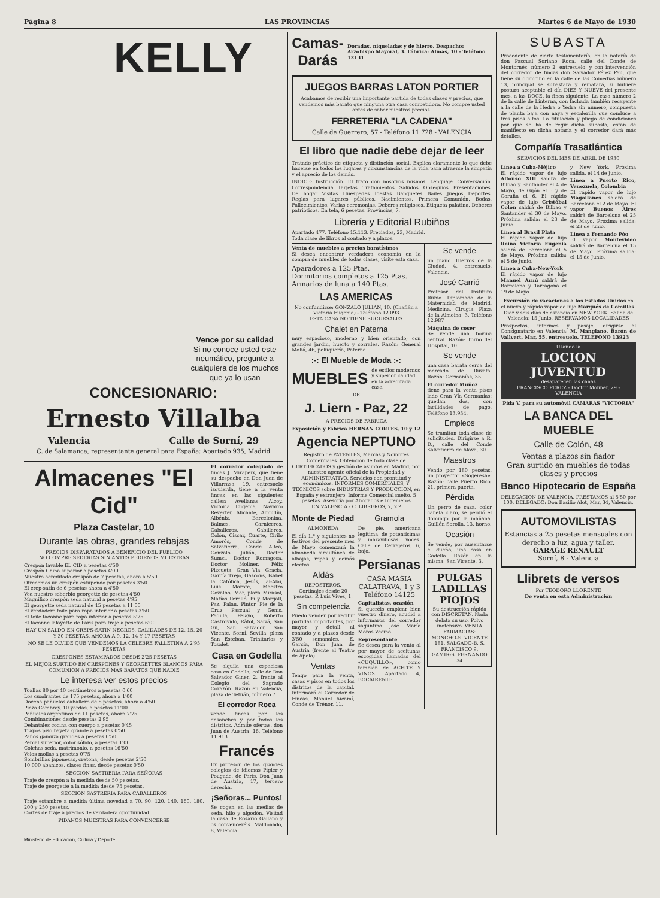Página 8 LAS PROVINCIAS Martes 6 de Mayo de 1930
KELLY
Vence por su calidad
Si no conoce usted este neumático, pregunte a cualquiera de los muchos que ya lo usan
CONCESIONARIO:
Ernesto Villalba
Valencia Calle de Sorní, 29
C. de Salamanca, representante general para España: Apartado 935, Madrid
Almacenes "El Cid"
Plaza Castelar, 10
Durante las obras, grandes rebajas
PRECIOS DISPARATADOS A BENEFICIO DEL PUBLICO
NO COMPRE SEDERIAS SIN ANTES PEDIRNOS MUESTRAS
Crespón lavable EL CID a pesetas 4'50
Crespón China superior a pesetas 4'00
Nuestro acreditado crespón de 7 pesetas, ahora a 5'50
Ofrecemos un crespón estupendo por pesetas 3'50
El crep-satín de 6 pesetas ahora a 4'50
Vea nuestro soberbio georgette de pesetas 4'50
Magnífico crespón seda natural a pesetas 4'95
El georgette seda natural de 15 pesetas a 11'00
El verdadero toile para ropa interior a pesetas 3'50
El toile faconne para ropa interior a pesetas 5'75
El faconne lafayette de Paris para traje a pesetas 6'00
HAY UN SALDO EN CREPS-SATIN NEGROS, CALIDADES DE 12, 15, 20 Y 30 PESETAS, AHORA A 9, 12, 14 Y 17 PESETAS
NO SE LE OLVIDE QUE VENDEMOS LA CELEBRE FALLETINA A 2'95 PESETAS
CRESPONES ESTAMPADOS DESDE 2'25 PESETAS
EL MEJOR SURTIDO EN CRESPONES Y GEORGETTES BLANCOS PARA COMUNION A PRECIOS MAS BARATOS QUE NADIE
Le interesa ver estos precios
Toallas 80 por 40 centímetros a pesetas 0'60
Los cuadrantes de 175 pesetas, ahora a 1'00
Docena pañuelos caballero de 6 pesetas, ahora a 4'50
Pieza Cambray, 10 yardas, a pesetas 11'00
Pañuelos argentinos de 11 pesetas, ahora 7'75
Combinaciones desde pesetas 2'95
Delantales cocina con cuerpo a pesetas 0'45
Trapos piso bayeta grande a pesetas 0'50
Paños gamuza grandes a pesetas 0'50
Percal superior, color sólido, a pesetas 1'00
Colchas seda, matrimonio, a pesetas 16'50
Velos mollas a pesetas 0'75
Sombrillas japonesas, cretona, desde pesetas 2'50
10.000 abanicos, clases finas, desde pesetas 0'50
SECCION SASTRERIA PARA SEÑORAS
Traje de crespón a la medida desde 50 pesetas.
Traje de georgette a la medida desde 75 pesetas.
SECCION SASTRERIA PARA CABALLEROS
Traje estambre a medida última novedad a 70, 90, 120, 140, 160, 180, 200 y 250 pesetas.
Cortes de traje a precios de verdadera oportunidad.
PIDANOS MUESTRAS PARA CONVENCERSE
El corredor colegiado de fincas J. Mirapeix, que tiene su despacho en Don Juan de Villarrasa, 19, entresuelo izquierda, tiene a la venta fincas en las siguientes calles: Avellanas, Alcoy, Victoria Eugenia, Navarro Reverter, Alicante, Almudín, Albéniz, Barcelonina, Balmes, Carniceros, Caballeros, Cabilleros, Colón, Ciscar, Cuarte, Cirilo Amorós, Conde de Salvatierra, Conde Altea, Gonzalo Julián, Doctor Sumsi, Doctor Romagosa, Doctor Moliner, Félix Pizcueta, Gran Vía, Gracia, García Trejo, Gascons, Isabel la Católica, Jesús, Jai-Alai, Luis Morote, Maestro Gozalbo, Mar, plaza Mirasol, Matías Perelló, Pi y Margall, Paz, Palau, Pintor, Pie de la Cruz, Pascual y Genís, Padilla, Pelayo, Roberto Castrovido, Ràfol, Salvá, San Gil, San Salvador, San Vicente, Sorní, Sevilla, plaza San Esteban, Trinitarios y Tosalet.
Casa en Godella
Se alquila una espaciosa casa en Godella, calle de Don Salvador Giner, 2, frente al Colegio del Sagrado Corazón. Razón en Valencia, plaza de Tetuán, número 7.
El corredor Roca
vende fincas por los ensanches y por todos los distritos. Admite ofertas, don Juan de Austria, 16, Teléfono 11.913.
Francés
Ex profesor de los grandes colegios de idiomas Pigier y Pougade, de París. Don Juan de Austria, 17, tercero derecha.
¡Señoras... Puntos!
Se cogen en las medias de seda, hilo y algodón. Visitad la casa de Rosario Gallano y os convenceréis. Maldonado, 8, Valencia.
Camas-Darás
Doradas, niqueladas y de hierro. Despacho: Arzobispo Mayoral, 3. Fábrica: Almas, 10 - Teléfono 12131
JUEGOS BARRAS LATON PORTIER
Acabamos de recibir una importante partida de todas clases y precios, que vendemos más barato que ninguna otra casa competidora. No compre usted antes de saber nuestros precios.
FERRETERIA "LA CADENA"
Calle de Guerrero, 57 - Teléfono 11.728 - VALENCIA
El libro que nadie debe dejar de leer
Tratado práctico de etiqueta y distinción social. Explica claramente lo que debe hacerse en todos los lugares y circunstancias de la vida para atraerse la simpatía y el aprecio de los demás.
INDICE: Instrucción. El trato con nosotros mismos. Lenguaje. Conversación. Correspondencia. Tarjetas. Tratamientos. Saludos. Obsequios. Presentaciones. Del hogar. Visitas. Huéspedes. Fiestas. Banquetes. Bailes. Juegos. Deportes. Reglas para lugares públicos. Nacimientos. Primera Comunión. Bodas. Fallecimientos. Varias ceremonias. Deberes religiosos. Etiqueta palatina. Deberes patrióticos. En tela, 6 pesetas. Provincias, 7.
Librería y Editorial Rubiños
Apartado 477. Teléfono 15.113. Preciados, 23, Madrid.
Toda clase de libros al contado y a plazos.
Venta de muebles a precios baratísimos
Si desea encontrar verdadera economía en la compra de muebles de todas clases, visite esta casa.
Aparadores a 125 Ptas.
Dormitorios completos a 125 Ptas.
Armarios de luna a 140 Ptas.
LAS AMERICAS
No confundirse: GONZALO JULIAN, 10. (Chaflán a Victoria Eugenia) - Teléfono 12.093
ESTA CASA NO TIENE SUCURSALES
Chalet en Paterna
muy espacioso, moderno y bien orientado; con grandes jardín, huerto y corrales. Razón: General Moliá, 46, peluquería, Paterna.
:-: El Mueble de Moda :-:
MUEBLES de estilos modernos y superior calidad en la acreditada casa
.. DE ..
J. Liern - Paz, 22
A PRECIOS DE FABRICA
Exposición y Fábrica HERNAN CORTES, 10 y 12
Agencia NEPTUNO
Registro de PATENTES, Marcas y Nombres Comerciales. Obtención de toda clase de CERTIFICADOS y gestión de asuntos en Madrid, por nuestro agente oficial de la Propiedad y ADMINISTRATIVO. Servicios con prontitud y económicos. INFORMES COMERCIALES, Y TECNICOS sobre INDUSTRIAS Y PRODUCCION, en España y extranjero. Informe Comercial suelto, 5 pesetas. Asesoría por Abogados e Ingenieros
EN VALENCIA - C. LIBREROS, 7, 2.º
Monte de Piedad
ALMONEDA
El día 1.º y siguientes no festivos del presente mes de Mayo comenzará la almoneda simultánea de alhajas, ropas y demás efectos.
Aldás
REPOSTEROS. Cortinajes desde 20 pesetas. P. Luis Vives, 1.
Sin competencia
Puedo vender por recibir partidas importantes, por mayor y detall, al contado y a plazos desde 3'50 semanales. E. García, Don Juan de Austria (frente al Teatro de Apolo).
Ventas
Tengo para la venta, casas y pisos en todos los distritos de la capital. Informará el Corredor de Fincas, Manuel Aicamí, Conde de Trénor, 11.
Gramola
De pie, americana legítima, de potentísimas y maravillosas voces. Calle de Cerrajeros, 6, bajo.
Persianas
CASA MASIA
CALATRAVA, 1 y 3
Teléfono 14125
Capitalistas, ocasión
Si queréis emplear bien vuestro dinero, acudid a informaros del corredor saguntino José María Moros Vecino.
Representante
Se desea para la venta al por mayor de aceitunas escogidas llamadas del «CUQUILLO», como también de ACEITE Y VINOS. Apartado 4, BOCAIRENTE.
Se vende
un piano. Hierros de la Ciudad, 4, entresuelo, Valencia.
José Carrió
Profesor del Instituto Rubio. Diplomado de la Maternidad de Madrid. Medicina, Cirugía. Plaza de la Almoina, 3. Teléfono 12.987
Máquina de coser
Se vende una bovina central. Razón: Torno del Hospital, 10.
Se vende
una casa barata cerca del mercado de Ruzafa. Razón: Germanías, 35.
El corredor Muñoz
tiene para la venta pisos lado Gran Vía Germanías; quedan dos, con facilidades de pago. Teléfono 13.934.
Empleos
Se tramitan toda clase de solicitudes. Dirigirse a R. D., calle del Conde Salvatierra de Alava, 30.
Maestros
Vendo por 180 pesetas, un proyector «Sogeresa». Razón: calle Puerto Rico, 21, primera puerta.
Pérdida
Un perro de caza, color canela claro, se perdió el domingo por la mañana. Guillén Sorolla, 13, horno.
Ocasión
Se vende, por ausentarse el dueño, una casa en Godella. Razón en la misma, San Vicente, 3.
PULGAS LADILLAS PIOJOS
Su destrucción rápida con DISCRETAN. Nada delata su uso. Polvo inofensivo. VENTA FARMACIAS: MONCHO-S. VICENTE 181, SALGADO-B. S. FRANCISCO 9, GAMIR-S. FERNANDO 34
SUBASTA
Procedente de cierta testamentaría, en la notaría de don Pascual Soriano Roca, calle del Conde de Montornés, número 2, entresuelo, y con intervención del corredor de fincas don Salvador Pérez Pau, que tiene su domicilio en la calle de las Comedias número 13, principal se subastará y rematará, si hubiere postura aceptable el día DIEZ Y NUEVE del presente mes, a las DOCE, la finca siguiente: La casa número 2 de la calle de Linterna, con fachada también recayente a la calle de la Hedra o Yedra sin número, compuesta de planta baja con naya y escalerilla que conduce a tres pisos altos. La titulación y pliego de condiciones por que se ha de regir dicha subasta, están de manifiesto en dicha notaría y el corredor dará más detalles.
Compañía Trasatlántica
SERVICIOS DEL MES DE ABRIL DE 1930
Línea a Cuba-Méjico
El rápido vapor de lujo Alfonso XIII saldrá de Bilbao y Santander el 4 de Mayo, de Gijón el 5 y de Coruña el 6. El rápido vapor de lujo Cristóbal Colón saldrá de Bilbao y Santander el 30 de Mayo. Próxima salida: el 23 de Junio.
Línea al Brasil Plata
El rápido vapor de lujo Reina Victoria Eugenia saldrá de Barcelona el 5 de Mayo. Próxima salida: el 5 de Junio.
Línea a Cuba-New-York
El rápido vapor de lujo Manuel Arnú saldrá de Barcelona y Tarragona el 19 de Mayo.
y New York. Próxima salida, el 14 de Junio.
Línea a Puerto Rico, Venezuela, Colombia
El rápido vapor de lujo Magallanes saldrá de Barcelona el 2 de Mayo. El vapor Buenos Aires saldrá de Barcelona el 25 de Mayo. Próxima salida: el 23 de Junio.
Línea a Fernando Póo
El vapor Montevideo saldrá de Barcelona el 15 de Mayo. Próxima salida: el 15 de Junio.
Excursión de vacaciones a los Estados Unidos en el nuevo y rápido vapor de lujo Marqués de Comillas. Diez y seis días de estancia en NEW YORK. Salida de Valencia: 15 Junio. RESERVAMOS LOCALIDADES
Prospectos, informes y pasaje, dirigirse al Consignatario en Valencia: M. Manglano, Barón de Vallvert, Mar, 55, entresuelo. TELEFONO 13923
Usando la
LOCION JUVENTUD
desaparecen las canas
FRANCISCO PEREZ - Doctor Moliner, 29 - VALENCIA
Pida V. para su automóvil CAMARAS "VICTORIA"
LA BANCA DEL MUEBLE
Calle de Colón, 48
Ventas a plazos sin fiador
Gran surtido en muebles de todas clases y precios
Banco Hipotecario de España
DELEGACION DE VALENCIA. PRESTAMOS al 5'50 por 100. DELEGADO: Don Basilio Alot, Mar, 34, Valencia.
AUTOMOVILISTAS
Estancias a 25 pesetas mensuales con derecho a luz, agua y taller.
GARAGE RENAULT
Sorní, 8 - Valencia
Llibrets de versos
Por TEODORO LLORENTE
De venta en esta Administración
Ministerio de Educación, Cultura y Deporte